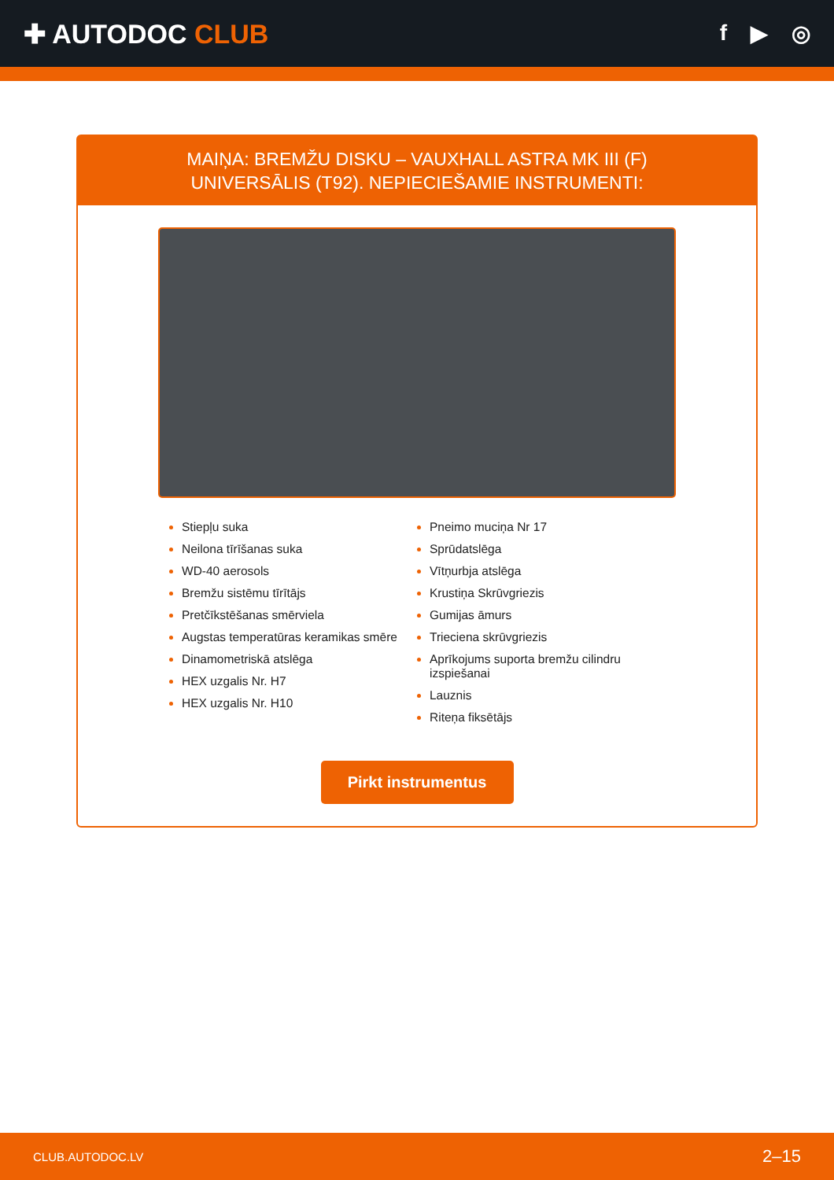✚ AUTODOC CLUB
f ▶ ◎
MAIŅA: BREMŽU DISKU – VAUXHALL ASTRA MK III (F)
UNIVERSĀLIS (T92). NEPIECIEŠAMIE INSTRUMENTI:
Stiepļu suka
Neilona tīrīšanas suka
WD-40 aerosols
Bremžu sistēmu tīrītājs
Pretčīkstēšanas smērviela
Augstas temperatūras keramikas smēre
Dinamometriskā atslēga
HEX uzgalis Nr. H7
HEX uzgalis Nr. H10
Pneimo muciņa Nr 17
Sprūdatslēga
Vītņurbja atslēga
Krustiņa Skrūvgriezis
Gumijas āmurs
Trieciena skrūvgriezis
Aprīkojums suporta bremžu cilindru izspiešanai
Lauznis
Riteņa fiksētājs
Pirkt instrumentus
CLUB.AUTODOC.LV 2–15